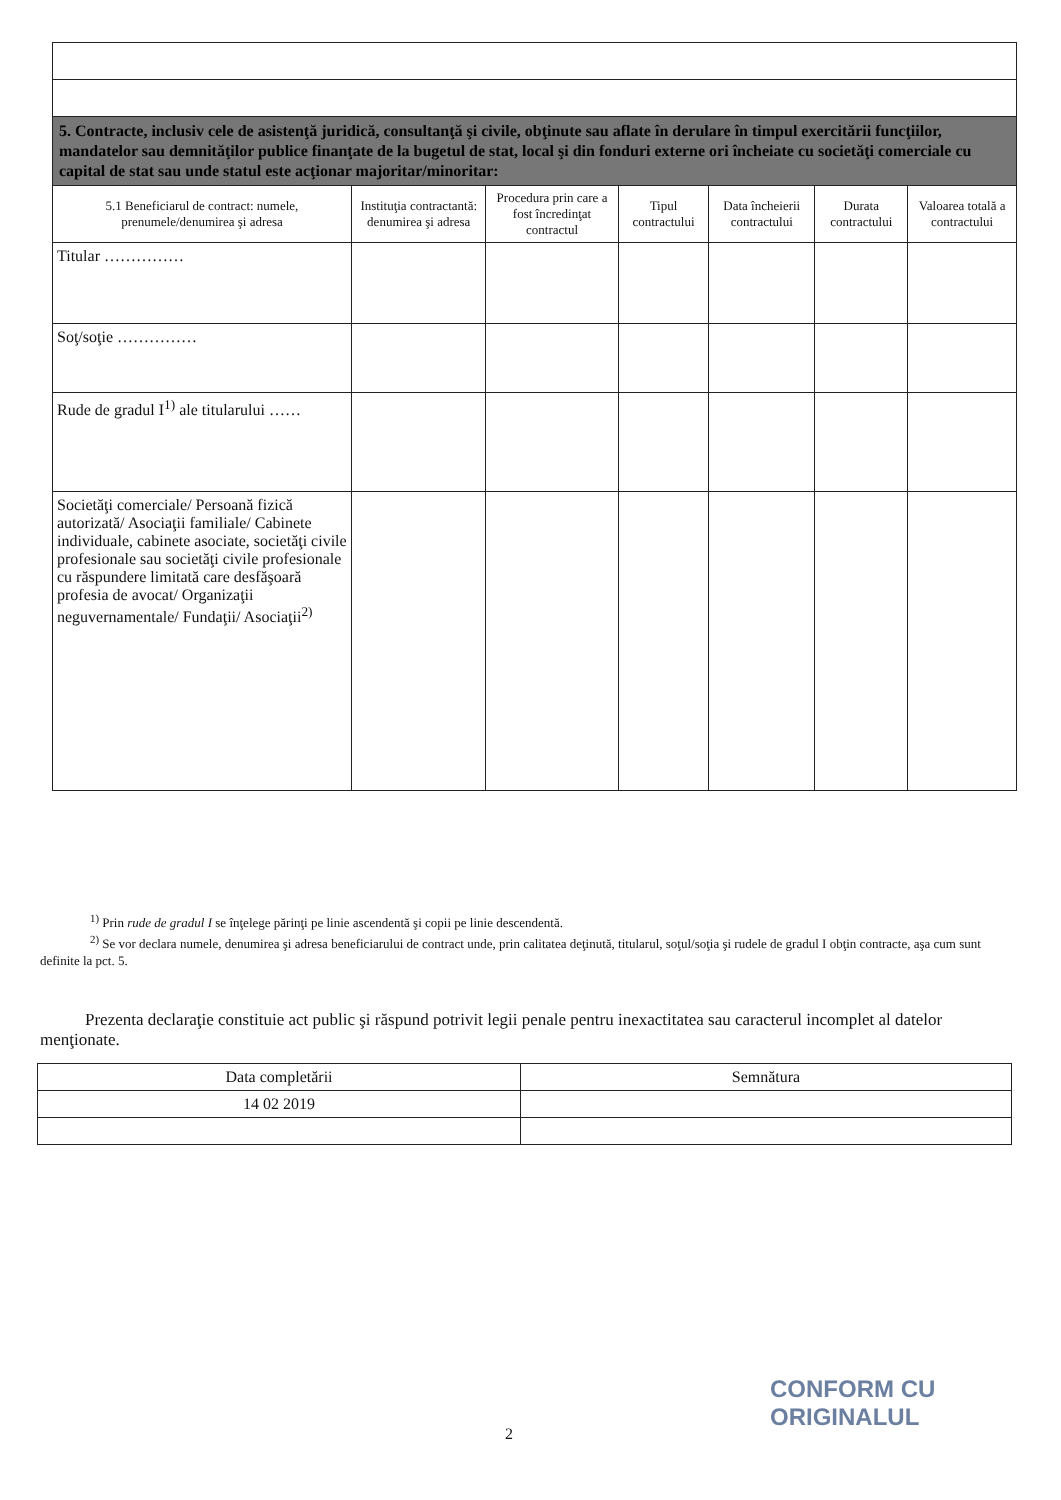| 5. Contracte, inclusiv cele de asistenţă juridică, consultanţă şi civile, obţinute sau aflate în derulare în timpul exercitării funcţiilor, mandatelor sau demnităţilor publice finanţate de la bugetul de stat, local şi din fonduri externe ori încheiate cu societăţi comerciale cu capital de stat sau unde statul este acţionar majoritar/minoritar: | | | | | | |
| 5.1 Beneficiarul de contract: numele, prenumele/denumirea şi adresa | Instituţia contractantă: denumirea şi adresa | Procedura prin care a fost încredinţat contractul | Tipul contractului | Data încheierii contractului | Durata contractului | Valoarea totală a contractului |
| Titular …………… | | | | | | |
| Soţ/soţie …………… | | | | | | |
| Rude de gradul I<sup>1)</sup> ale titularului …… | | | | | | |
| Societăţi comerciale/ Persoană fizică autorizată/ Asociaţii familiale/ Cabinete individuale, cabinete asociate, societăţi civile profesionale sau societăţi civile profesionale cu răspundere limitată care desfăşoară profesia de avocat/ Organizaţii neguvernamentale/ Fundaţii/ Asociaţii<sup>2)</sup> | | | | | | |
<sup>1)</sup> Prin rude de gradul I se înţelege părinţi pe linie ascendentă şi copii pe linie descendentă.
<sup>2)</sup> Se vor declara numele, denumirea şi adresa beneficiarului de contract unde, prin calitatea deţinută, titularul, soţul/soţia şi rudele de gradul I obţin contracte, aşa cum sunt definite la pct. 5.
Prezenta declaraţie constituie act public şi răspund potrivit legii penale pentru inexactitatea sau caracterul incomplet al datelor menţionate.
| Data completării | Semnătura |
| 14 02 2019 | |
2
CONFORM CU
ORIGINALUL